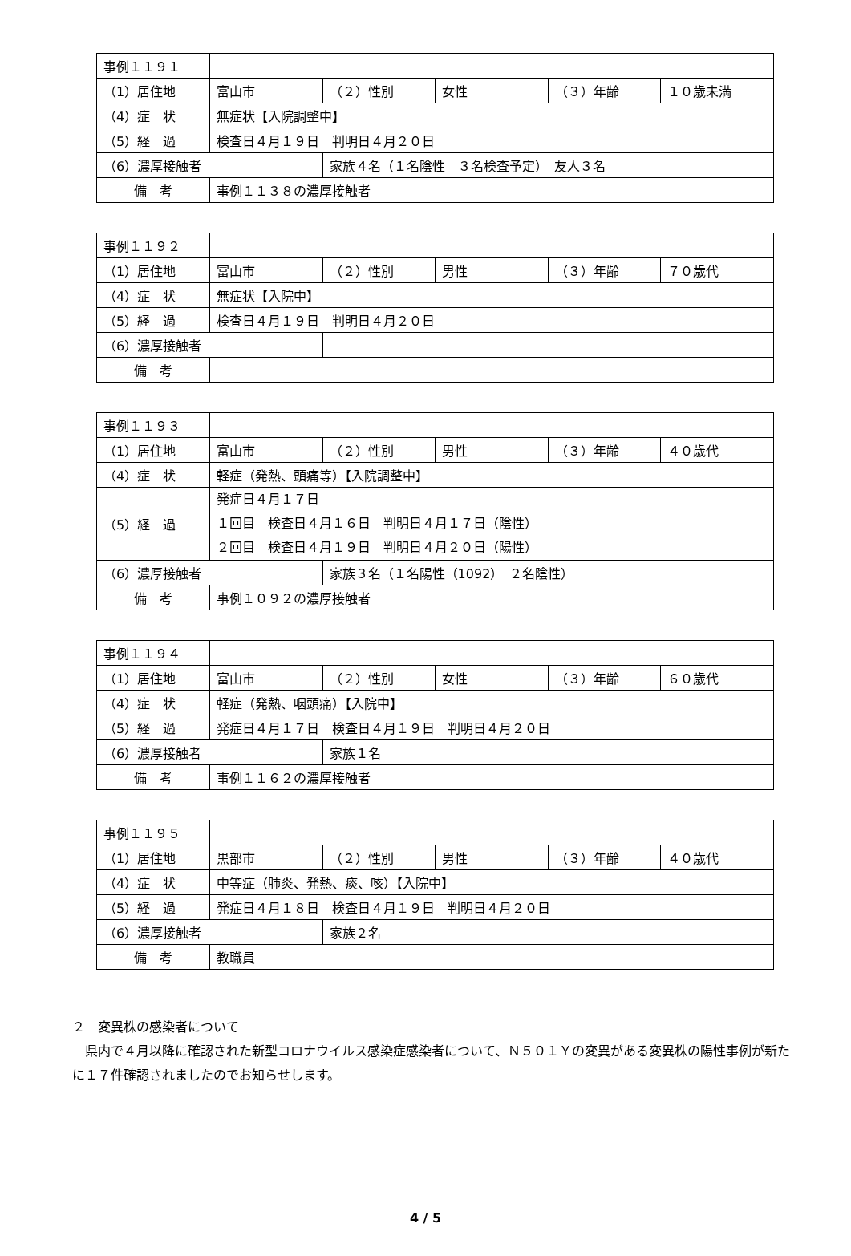| 事例１１９１ | | | | | |
| （1）居住地 | 富山市 | （２）性別 | 女性 | （３）年齢 | １０歳未満 |
| （4）症 状 | 無症状【入院調整中】 | | | | |
| （5）経 過 | 検査日４月１９日 判明日４月２０日 | | | | |
| （6）濃厚接触者 | | 家族４名（１名陰性 ３名検査予定） 友人３名 | | | |
| 備 考 | 事例１１３８の濃厚接触者 | | | | |
| 事例１１９２ | | | | | |
| （1）居住地 | 富山市 | （２）性別 | 男性 | （３）年齢 | ７０歳代 |
| （4）症 状 | 無症状【入院中】 | | | | |
| （5）経 過 | 検査日４月１９日 判明日４月２０日 | | | | |
| （6）濃厚接触者 | | | | | |
| 備 考 | | | | | |
| 事例１１９３ | | | | | |
| （1）居住地 | 富山市 | （２）性別 | 男性 | （３）年齢 | ４０歳代 |
| （4）症 状 | 軽症（発熱、頭痛等）【入院調整中】 | | | | |
| （5）経 過 | 発症日４月１７日 １回目 検査日４月１６日 判明日４月１７日（陰性） ２回目 検査日４月１９日 判明日４月２０日（陽性） | | | | |
| （6）濃厚接触者 | | 家族３名（１名陽性（1092） ２名陰性） | | | |
| 備 考 | 事例１０９２の濃厚接触者 | | | | |
| 事例１１９４ | | | | | |
| （1）居住地 | 富山市 | （２）性別 | 女性 | （３）年齢 | ６０歳代 |
| （4）症 状 | 軽症（発熱、咽頭痛）【入院中】 | | | | |
| （5）経 過 | 発症日４月１７日 検査日４月１９日 判明日４月２０日 | | | | |
| （6）濃厚接触者 | | 家族１名 | | | |
| 備 考 | 事例１１６２の濃厚接触者 | | | | |
| 事例１１９５ | | | | | |
| （1）居住地 | 黒部市 | （２）性別 | 男性 | （３）年齢 | ４０歳代 |
| （4）症 状 | 中等症（肺炎、発熱、痰、咳）【入院中】 | | | | |
| （5）経 過 | 発症日４月１８日 検査日４月１９日 判明日４月２０日 | | | | |
| （6）濃厚接触者 | | 家族２名 | | | |
| 備 考 | 教職員 | | | | |
２　変異株の感染者について
県内で４月以降に確認された新型コロナウイルス感染症感染者について、Ｎ５０１Ｙの変異がある変異株の陽性事例が新たに１７件確認されましたのでお知らせします。
4 / 5